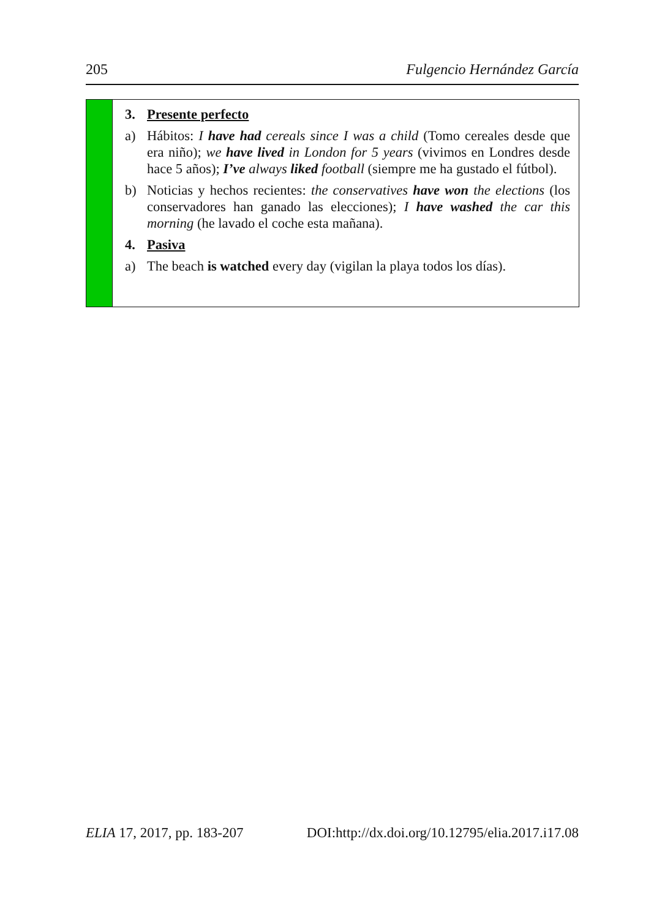205 Fulgencio Hernández García
3. Presente perfecto
a) Hábitos: I have had cereals since I was a child (Tomo cereales desde que era niño); we have lived in London for 5 years (vivimos en Londres desde hace 5 años); I’ve always liked football (siempre me ha gustado el fútbol).
b) Noticias y hechos recientes: the conservatives have won the elections (los conservadores han ganado las elecciones); I have washed the car this morning (he lavado el coche esta mañana).
4. Pasiva
a) The beach is watched every day (vigilan la playa todos los días).
ELIA 17, 2017, pp. 183-207 DOI:http://dx.doi.org/10.12795/elia.2017.i17.08